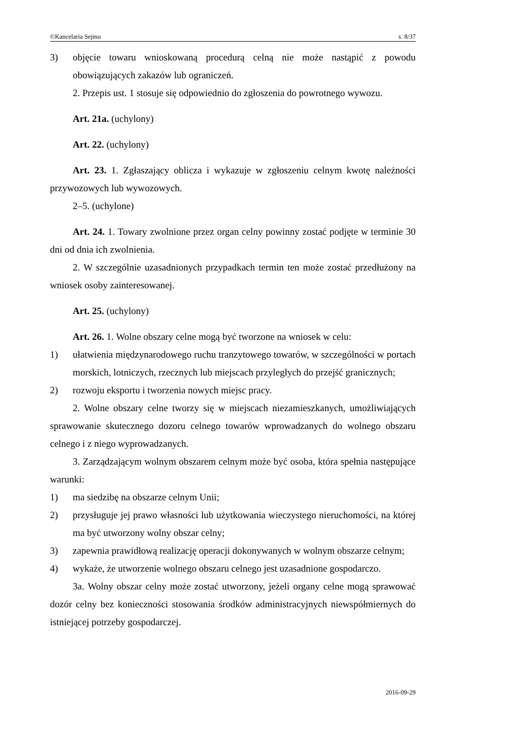©Kancelaria Sejmu s. 8/37
3) objęcie towaru wnioskowaną procedurą celną nie może nastąpić z powodu obowiązujących zakazów lub ograniczeń.
2. Przepis ust. 1 stosuje się odpowiednio do zgłoszenia do powrotnego wywozu.
Art. 21a. (uchylony)
Art. 22. (uchylony)
Art. 23. 1. Zgłaszający oblicza i wykazuje w zgłoszeniu celnym kwotę należności przywozowych lub wywozowych.
2–5. (uchylone)
Art. 24. 1. Towary zwolnione przez organ celny powinny zostać podjęte w terminie 30 dni od dnia ich zwolnienia.
2. W szczególnie uzasadnionych przypadkach termin ten może zostać przedłużony na wniosek osoby zainteresowanej.
Art. 25. (uchylony)
Art. 26. 1. Wolne obszary celne mogą być tworzone na wniosek w celu:
1) ułatwienia międzynarodowego ruchu tranzytowego towarów, w szczególności w portach morskich, lotniczych, rzecznych lub miejscach przyległych do przejść granicznych;
2) rozwoju eksportu i tworzenia nowych miejsc pracy.
2. Wolne obszary celne tworzy się w miejscach niezamieszkanych, umożliwiających sprawowanie skutecznego dozoru celnego towarów wprowadzanych do wolnego obszaru celnego i z niego wyprowadzanych.
3. Zarządzającym wolnym obszarem celnym może być osoba, która spełnia następujące warunki:
1) ma siedzibę na obszarze celnym Unii;
2) przysługuje jej prawo własności lub użytkowania wieczystego nieruchomości, na której ma być utworzony wolny obszar celny;
3) zapewnia prawidłową realizację operacji dokonywanych w wolnym obszarze celnym;
4) wykaże, że utworzenie wolnego obszaru celnego jest uzasadnione gospodarczo.
3a. Wolny obszar celny może zostać utworzony, jeżeli organy celne mogą sprawować dozór celny bez konieczności stosowania środków administracyjnych niewspółmiernych do istniejącej potrzeby gospodarczej.
2016-09-29